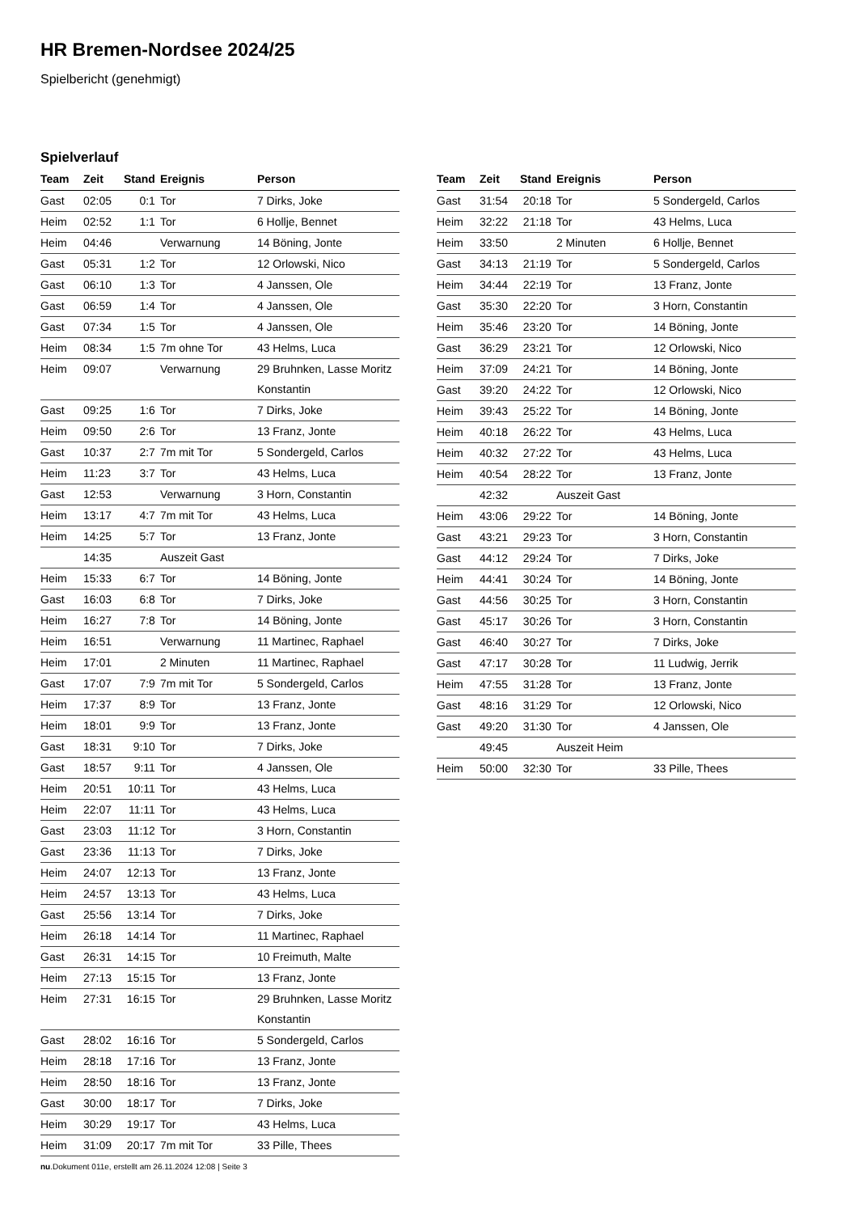HR Bremen-Nordsee 2024/25
Spielbericht (genehmigt)
Spielverlauf
| Team | Zeit | Stand | Ereignis | Person |
| --- | --- | --- | --- | --- |
| Gast | 02:05 | 0:1 | Tor | 7 Dirks, Joke |
| Heim | 02:52 | 1:1 | Tor | 6 Hollje, Bennet |
| Heim | 04:46 | | Verwarnung | 14 Böning, Jonte |
| Gast | 05:31 | 1:2 | Tor | 12 Orlowski, Nico |
| Gast | 06:10 | 1:3 | Tor | 4 Janssen, Ole |
| Gast | 06:59 | 1:4 | Tor | 4 Janssen, Ole |
| Gast | 07:34 | 1:5 | Tor | 4 Janssen, Ole |
| Heim | 08:34 | 1:5 | 7m ohne Tor | 43 Helms, Luca |
| Heim | 09:07 | | Verwarnung | 29 Bruhnken, Lasse Moritz Konstantin |
| Gast | 09:25 | 1:6 | Tor | 7 Dirks, Joke |
| Heim | 09:50 | 2:6 | Tor | 13 Franz, Jonte |
| Gast | 10:37 | 2:7 | 7m mit Tor | 5 Sondergeld, Carlos |
| Heim | 11:23 | 3:7 | Tor | 43 Helms, Luca |
| Gast | 12:53 | | Verwarnung | 3 Horn, Constantin |
| Heim | 13:17 | 4:7 | 7m mit Tor | 43 Helms, Luca |
| Heim | 14:25 | 5:7 | Tor | 13 Franz, Jonte |
| | 14:35 | | Auszeit Gast | |
| Heim | 15:33 | 6:7 | Tor | 14 Böning, Jonte |
| Gast | 16:03 | 6:8 | Tor | 7 Dirks, Joke |
| Heim | 16:27 | 7:8 | Tor | 14 Böning, Jonte |
| Heim | 16:51 | | Verwarnung | 11 Martinec, Raphael |
| Heim | 17:01 | | 2 Minuten | 11 Martinec, Raphael |
| Gast | 17:07 | 7:9 | 7m mit Tor | 5 Sondergeld, Carlos |
| Heim | 17:37 | 8:9 | Tor | 13 Franz, Jonte |
| Heim | 18:01 | 9:9 | Tor | 13 Franz, Jonte |
| Gast | 18:31 | 9:10 | Tor | 7 Dirks, Joke |
| Gast | 18:57 | 9:11 | Tor | 4 Janssen, Ole |
| Heim | 20:51 | 10:11 | Tor | 43 Helms, Luca |
| Heim | 22:07 | 11:11 | Tor | 43 Helms, Luca |
| Gast | 23:03 | 11:12 | Tor | 3 Horn, Constantin |
| Gast | 23:36 | 11:13 | Tor | 7 Dirks, Joke |
| Heim | 24:07 | 12:13 | Tor | 13 Franz, Jonte |
| Heim | 24:57 | 13:13 | Tor | 43 Helms, Luca |
| Gast | 25:56 | 13:14 | Tor | 7 Dirks, Joke |
| Heim | 26:18 | 14:14 | Tor | 11 Martinec, Raphael |
| Gast | 26:31 | 14:15 | Tor | 10 Freimuth, Malte |
| Heim | 27:13 | 15:15 | Tor | 13 Franz, Jonte |
| Heim | 27:31 | 16:15 | Tor | 29 Bruhnken, Lasse Moritz Konstantin |
| Gast | 28:02 | 16:16 | Tor | 5 Sondergeld, Carlos |
| Heim | 28:18 | 17:16 | Tor | 13 Franz, Jonte |
| Heim | 28:50 | 18:16 | Tor | 13 Franz, Jonte |
| Gast | 30:00 | 18:17 | Tor | 7 Dirks, Joke |
| Heim | 30:29 | 19:17 | Tor | 43 Helms, Luca |
| Heim | 31:09 | 20:17 | 7m mit Tor | 33 Pille, Thees |
| Team | Zeit | Stand | Ereignis | Person |
| --- | --- | --- | --- | --- |
| Gast | 31:54 | 20:18 | Tor | 5 Sondergeld, Carlos |
| Heim | 32:22 | 21:18 | Tor | 43 Helms, Luca |
| Heim | 33:50 | | 2 Minuten | 6 Hollje, Bennet |
| Gast | 34:13 | 21:19 | Tor | 5 Sondergeld, Carlos |
| Heim | 34:44 | 22:19 | Tor | 13 Franz, Jonte |
| Gast | 35:30 | 22:20 | Tor | 3 Horn, Constantin |
| Heim | 35:46 | 23:20 | Tor | 14 Böning, Jonte |
| Gast | 36:29 | 23:21 | Tor | 12 Orlowski, Nico |
| Heim | 37:09 | 24:21 | Tor | 14 Böning, Jonte |
| Gast | 39:20 | 24:22 | Tor | 12 Orlowski, Nico |
| Heim | 39:43 | 25:22 | Tor | 14 Böning, Jonte |
| Heim | 40:18 | 26:22 | Tor | 43 Helms, Luca |
| Heim | 40:32 | 27:22 | Tor | 43 Helms, Luca |
| Heim | 40:54 | 28:22 | Tor | 13 Franz, Jonte |
| | 42:32 | | Auszeit Gast | |
| Heim | 43:06 | 29:22 | Tor | 14 Böning, Jonte |
| Gast | 43:21 | 29:23 | Tor | 3 Horn, Constantin |
| Gast | 44:12 | 29:24 | Tor | 7 Dirks, Joke |
| Heim | 44:41 | 30:24 | Tor | 14 Böning, Jonte |
| Gast | 44:56 | 30:25 | Tor | 3 Horn, Constantin |
| Gast | 45:17 | 30:26 | Tor | 3 Horn, Constantin |
| Gast | 46:40 | 30:27 | Tor | 7 Dirks, Joke |
| Gast | 47:17 | 30:28 | Tor | 11 Ludwig, Jerrik |
| Heim | 47:55 | 31:28 | Tor | 13 Franz, Jonte |
| Gast | 48:16 | 31:29 | Tor | 12 Orlowski, Nico |
| Gast | 49:20 | 31:30 | Tor | 4 Janssen, Ole |
| | 49:45 | | Auszeit Heim | |
| Heim | 50:00 | 32:30 | Tor | 33 Pille, Thees |
nu.Dokument 011e, erstellt am 26.11.2024 12:08 | Seite 3